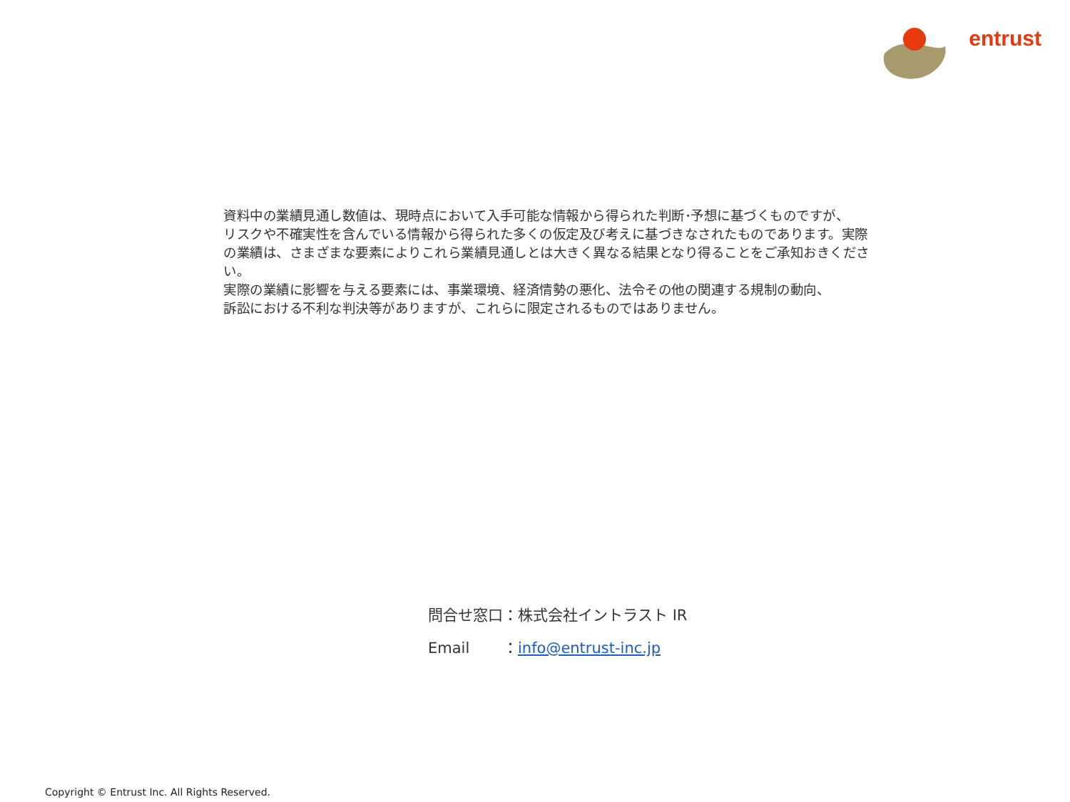entrust
資料中の業績見通し数値は、現時点において入手可能な情報から得られた判断･予想に基づくものですが、
リスクや不確実性を含んでいる情報から得られた多くの仮定及び考えに基づきなされたものであります。実際
の業績は、さまざまな要素によりこれら業績見通しとは大きく異なる結果となり得ることをご承知おきください。
実際の業績に影響を与える要素には、事業環境、経済情勢の悪化、法令その他の関連する規制の動向、
訴訟における不利な判決等がありますが、これらに限定されるものではありません。
問合せ窓口：株式会社イントラスト IR
Email ：info@entrust-inc.jp
Copyright © Entrust Inc. All Rights Reserved.